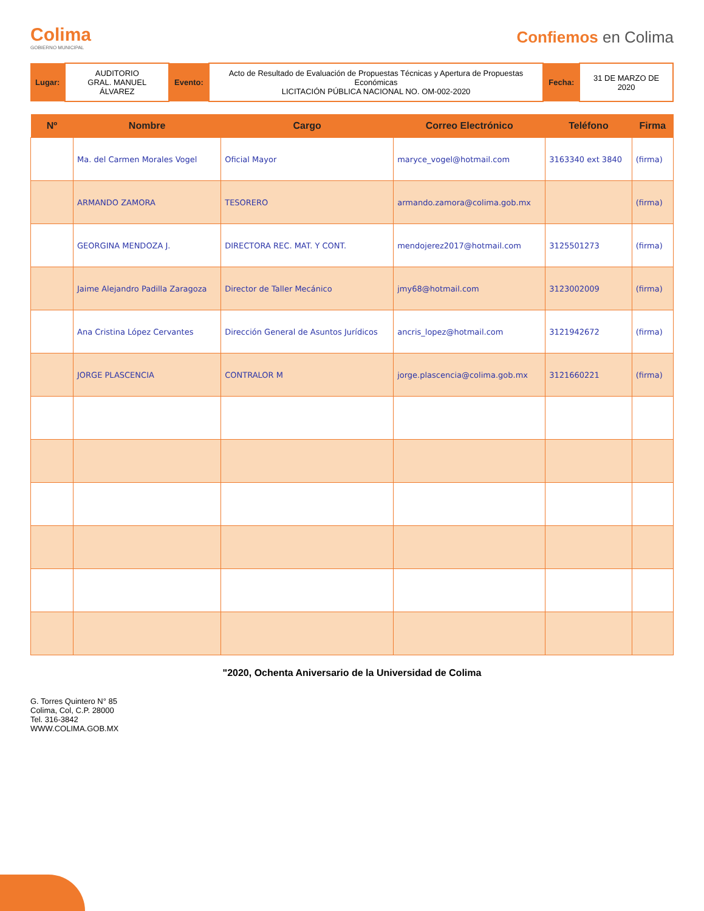Colima
GOBIERNO MUNICIPAL
Confiemos en Colima
| Lugar: | AUDITORIO GRAL. MANUEL ÁLVAREZ | Evento: | Acto de Resultado de Evaluación de Propuestas Técnicas y Apertura de Propuestas Económicas LICITACIÓN PÚBLICA NACIONAL NO. OM-002-2020 | Fecha: | 31 DE MARZO DE 2020 |
| Nº | Nombre | Cargo | Correo Electrónico | Teléfono | Firma |
| --- | --- | --- | --- | --- | --- |
| | Ma. del Carmen Morales Vogel | Oficial Mayor | maryce_vogel@hotmail.com | 3163340 ext 3840 | (firma) |
| | ARMANDO ZAMORA | TESORERO | armando.zamora@colima.gob.mx | | (firma) |
| | GEORGINA MENDOZA J. | DIRECTORA REC. MAT. Y CONT. | mendojerez2017@hotmail.com | 3125501273 | (firma) |
| | Jaime Alejandro Padilla Zaragoza | Director de Taller Mecánico | jmy68@hotmail.com | 3123002009 | (firma) |
| | Ana Cristina López Cervantes | Dirección General de Asuntos Jurídicos | ancris_lopez@hotmail.com | 3121942672 | (firma) |
| | JORGE PLASCENCIA | CONTRALOR M | jorge.plascencia@colima.gob.mx | 3121660221 | (firma) |
"2020, Ochenta Aniversario de la Universidad de Colima
G. Torres Quintero N° 85
Colima, Col, C.P. 28000
Tel. 316-3842
WWW.COLIMA.GOB.MX